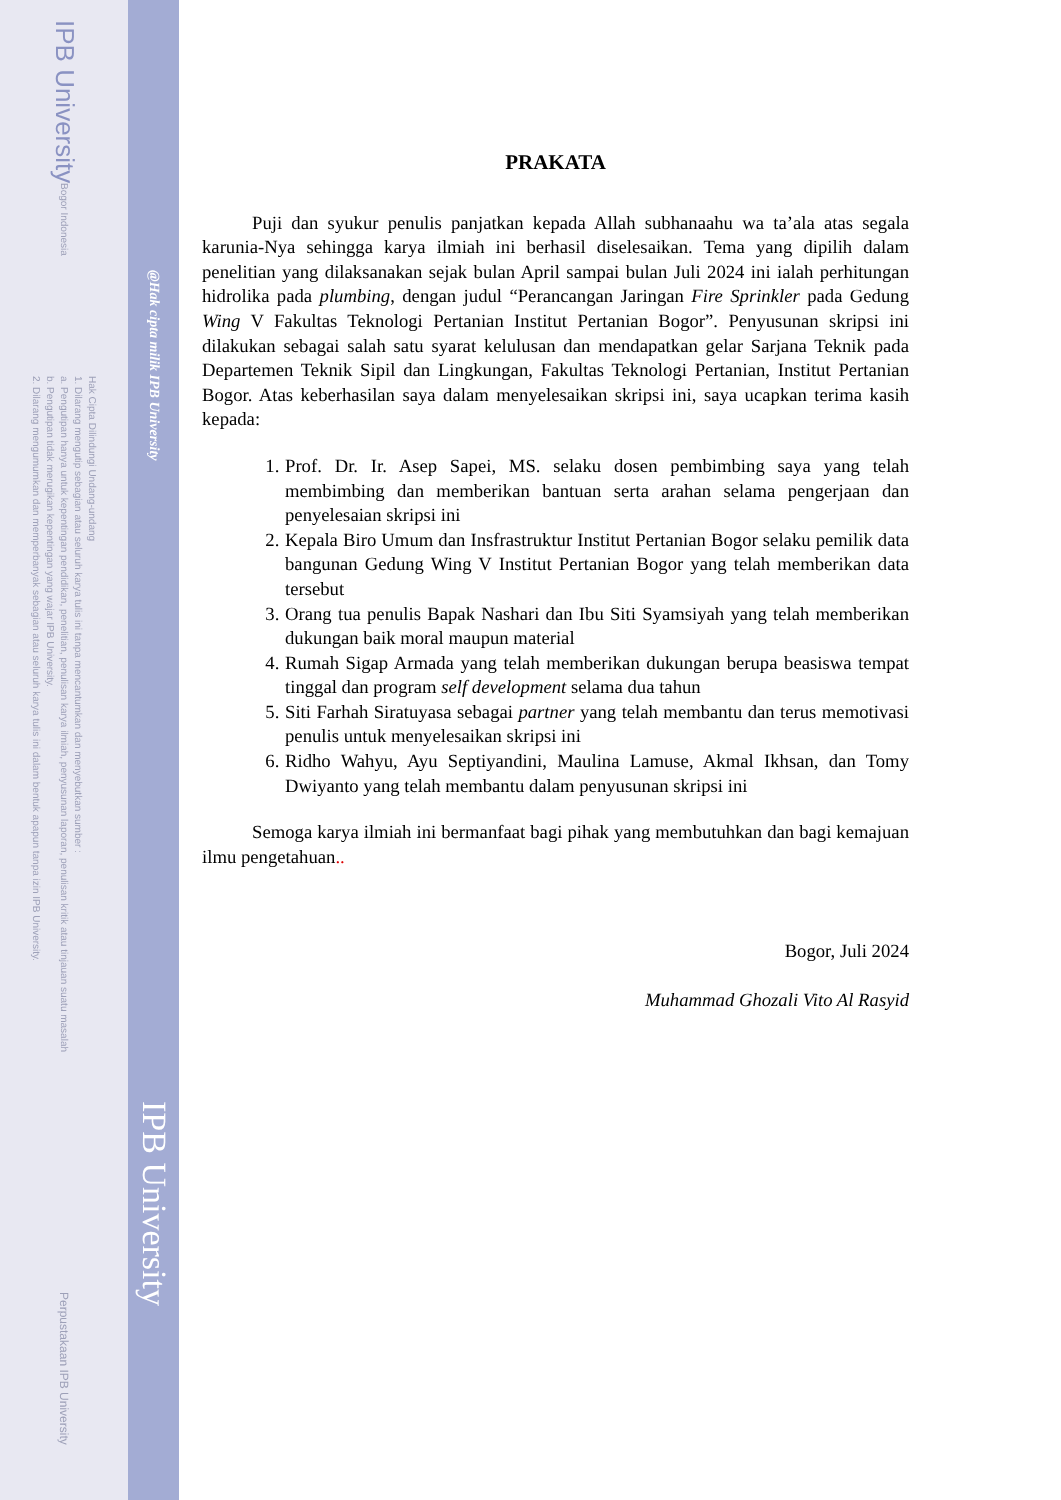IPB University
Bogor Indonesia
Hak Cipta Dilindungi Undang-undang
1. Dilarang mengutip sebagian atau seluruh karya tulis ini tanpa mencantumkan dan menyebutkan sumber :
a. Pengutipan hanya untuk kepentingan pendidikan, penelitian, penulisan karya ilmiah, penyusunan laporan, penulisan kritik atau tinjauan suatu masalah
b. Pengutipan tidak merugikan kepentingan yang wajar IPB University.
2. Dilarang mengumumkan dan memperbanyak sebagian atau seluruh karya tulis ini dalam bentuk apapun tanpa izin IPB University.
Perpustakaan IPB University
@Hak cipta milik IPB University
IPB University
PRAKATA
Puji dan syukur penulis panjatkan kepada Allah subhanaahu wa ta’ala atas segala karunia-Nya sehingga karya ilmiah ini berhasil diselesaikan. Tema yang dipilih dalam penelitian yang dilaksanakan sejak bulan April sampai bulan Juli 2024 ini ialah perhitungan hidrolika pada plumbing, dengan judul “Perancangan Jaringan Fire Sprinkler pada Gedung Wing V Fakultas Teknologi Pertanian Institut Pertanian Bogor”. Penyusunan skripsi ini dilakukan sebagai salah satu syarat kelulusan dan mendapatkan gelar Sarjana Teknik pada Departemen Teknik Sipil dan Lingkungan, Fakultas Teknologi Pertanian, Institut Pertanian Bogor. Atas keberhasilan saya dalam menyelesaikan skripsi ini, saya ucapkan terima kasih kepada:
1. Prof. Dr. Ir. Asep Sapei, MS. selaku dosen pembimbing saya yang telah membimbing dan memberikan bantuan serta arahan selama pengerjaan dan penyelesaian skripsi ini
2. Kepala Biro Umum dan Insfrastruktur Institut Pertanian Bogor selaku pemilik data bangunan Gedung Wing V Institut Pertanian Bogor yang telah memberikan data tersebut
3. Orang tua penulis Bapak Nashari dan Ibu Siti Syamsiyah yang telah memberikan dukungan baik moral maupun material
4. Rumah Sigap Armada yang telah memberikan dukungan berupa beasiswa tempat tinggal dan program self development selama dua tahun
5. Siti Farhah Siratuyasa sebagai partner yang telah membantu dan terus memotivasi penulis untuk menyelesaikan skripsi ini
6. Ridho Wahyu, Ayu Septiyandini, Maulina Lamuse, Akmal Ikhsan, dan Tomy Dwiyanto yang telah membantu dalam penyusunan skripsi ini
Semoga karya ilmiah ini bermanfaat bagi pihak yang membutuhkan dan bagi kemajuan ilmu pengetahuan..
Bogor, Juli 2024
Muhammad Ghozali Vito Al Rasyid